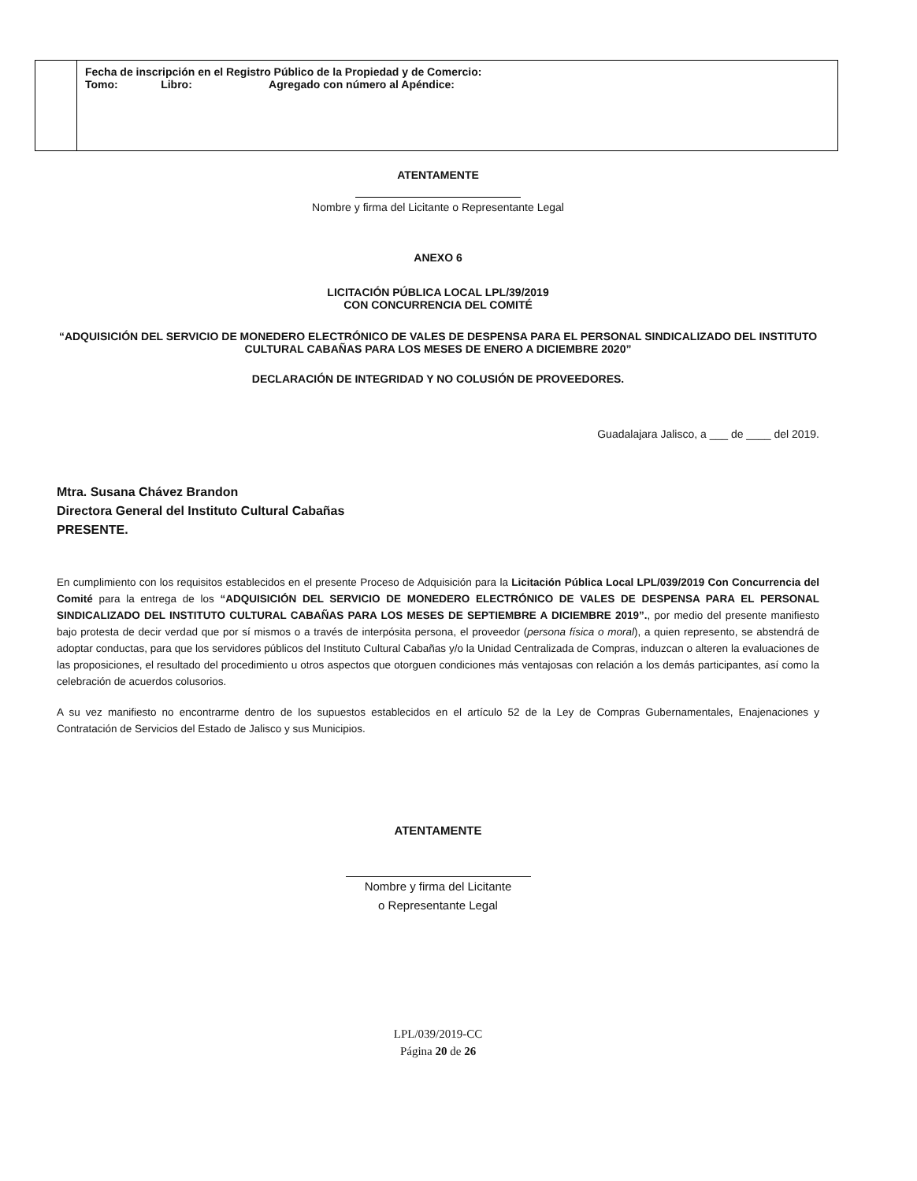| | Fecha de inscripción en el Registro Público de la Propiedad y de Comercio: Tomo: Libro: Agregado con número al Apéndice: |
ATENTAMENTE
Nombre y firma del Licitante o Representante Legal
ANEXO 6
LICITACIÓN PÚBLICA LOCAL LPL/39/2019
CON CONCURRENCIA DEL COMITÉ
“ADQUISICIÓN DEL SERVICIO DE MONEDERO ELECTRÓNICO DE VALES DE DESPENSA PARA EL PERSONAL SINDICALIZADO DEL INSTITUTO CULTURAL CABAÑAS PARA LOS MESES DE ENERO A DICIEMBRE 2020”
DECLARACIÓN DE INTEGRIDAD Y NO COLUSIÓN DE PROVEEDORES.
Guadalajara Jalisco, a ___ de ____ del 2019.
Mtra. Susana Chávez Brandon
Directora General del Instituto Cultural Cabañas
PRESENTE.
En cumplimiento con los requisitos establecidos en el presente Proceso de Adquisición para la Licitación Pública Local LPL/039/2019 Con Concurrencia del Comité para la entrega de los “ADQUISICIÓN DEL SERVICIO DE MONEDERO ELECTRÓNICO DE VALES DE DESPENSA PARA EL PERSONAL SINDICALIZADO DEL INSTITUTO CULTURAL CABAÑAS PARA LOS MESES DE SEPTIEMBRE A DICIEMBRE 2019”., por medio del presente manifiesto bajo protesta de decir verdad que por sí mismos o a través de interpósita persona, el proveedor (persona física o moral), a quien represento, se abstendrá de adoptar conductas, para que los servidores públicos del Instituto Cultural Cabañas y/o la Unidad Centralizada de Compras, induzcan o alteren la evaluaciones de las proposiciones, el resultado del procedimiento u otros aspectos que otorguen condiciones más ventajosas con relación a los demás participantes, así como la celebración de acuerdos colusorios.
A su vez manifiesto no encontrarme dentro de los supuestos establecidos en el artículo 52 de la Ley de Compras Gubernamentales, Enajenaciones y Contratación de Servicios del Estado de Jalisco y sus Municipios.
ATENTAMENTE
Nombre y firma del Licitante
o Representante Legal
LPL/039/2019-CC
Página 20 de 26